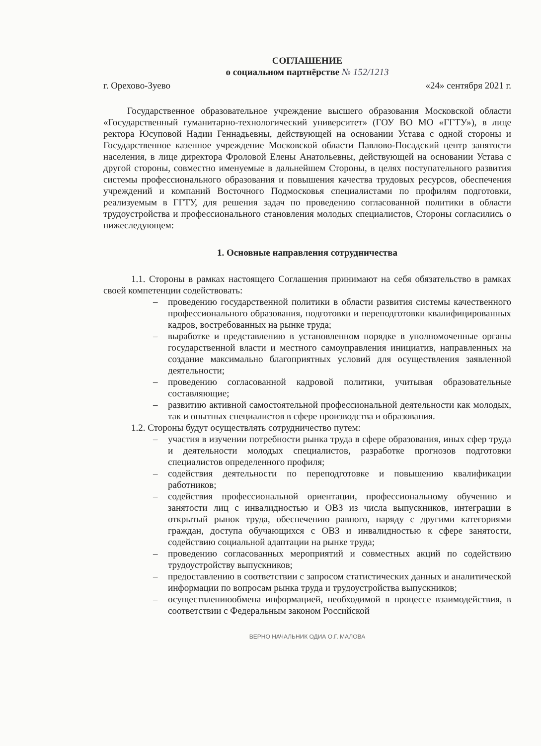СОГЛАШЕНИЕ
о социальном партнёрстве № 152/1213
г. Орехово-Зуево «24» сентября 2021 г.
Государственное образовательное учреждение высшего образования Московской области «Государственный гуманитарно-технологический университет» (ГОУ ВО МО «ГГТУ»), в лице ректора Юсуповой Надии Геннадьевны, действующей на основании Устава с одной стороны и Государственное казенное учреждение Московской области Павлово-Посадский центр занятости населения, в лице директора Фроловой Елены Анатольевны, действующей на основании Устава с другой стороны, совместно именуемые в дальнейшем Стороны, в целях поступательного развития системы профессионального образования и повышения качества трудовых ресурсов, обеспечения учреждений и компаний Восточного Подмосковья специалистами по профилям подготовки, реализуемым в ГГТУ, для решения задач по проведению согласованной политики в области трудоустройства и профессионального становления молодых специалистов, Стороны согласились о нижеследующем:
1. Основные направления сотрудничества
1.1. Стороны в рамках настоящего Соглашения принимают на себя обязательство в рамках своей компетенции содействовать:
– проведению государственной политики в области развития системы качественного профессионального образования, подготовки и переподготовки квалифицированных кадров, востребованных на рынке труда;
– выработке и представлению в установленном порядке в уполномоченные органы государственной власти и местного самоуправления инициатив, направленных на создание максимально благоприятных условий для осуществления заявленной деятельности;
– проведению согласованной кадровой политики, учитывая образовательные составляющие;
– развитию активной самостоятельной профессиональной деятельности как молодых, так и опытных специалистов в сфере производства и образования.
1.2. Стороны будут осуществлять сотрудничество путем:
– участия в изучении потребности рынка труда в сфере образования, иных сфер труда и деятельности молодых специалистов, разработке прогнозов подготовки специалистов определенного профиля;
– содействия деятельности по переподготовке и повышению квалификации работников;
– содействия профессиональной ориентации, профессиональному обучению и занятости лиц с инвалидностью и ОВЗ из числа выпускников, интеграции в открытый рынок труда, обеспечению равного, наряду с другими категориями граждан, доступа обучающихся с ОВЗ и инвалидностью к сфере занятости, содействию социальной адаптации на рынке труда;
– проведению согласованных мероприятий и совместных акций по содействию трудоустройству выпускников;
– предоставлению в соответствии с запросом статистических данных и аналитической информации по вопросам рынка труда и трудоустройства выпускников;
– осуществлениюобмена информацией, необходимой в процессе взаимодействия, в соответствии с Федеральным законом Российской
ВЕРНО НАЧАЛЬНИК ОДИА О.Г. МАЛОВА